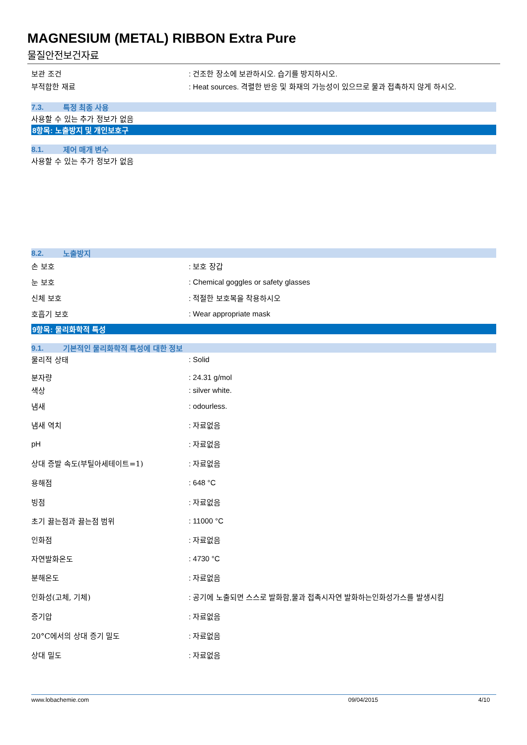MAGNESIUM (METAL) RIBBON Extra Pure
물질안전보건자료
보관 조건
: 건조한 장소에 보관하시오. 습기를 방지하시오.
부적합한 재료
: Heat sources. 격렬한 반응 및 화재의 가능성이 있으므로 물과 접촉하지 않게 하시오.
7.3. 특정 최종 사용
사용할 수 있는 추가 정보가 없음
8항목: 노출방지 및 개인보호구
8.1. 제어 매개 변수
사용할 수 있는 추가 정보가 없음
8.2. 노출방지
손 보호 : 보호 장갑
눈 보호
: Chemical goggles or safety glasses
신체 보호 : 적절한 보호복을 착용하시오
호흡기 보호 : Wear appropriate mask
9항목: 물리화학적 특성
9.1. 기본적인 물리화학적 특성에 대한 정보
물리적 상태 : Solid
분자량 : 24.31 g/mol
색상 : silver white.
냄새 : odourless.
냄새 역치 : 자료없음
pH : 자료없음
상대 증발 속도(부틸아세테이트=1) : 자료없음
용해점 : 648 °C
빙점 : 자료없음
초기 끓는점과 끓는점 범위 : 11000 °C
인화점 : 자료없음
자연발화온도 : 4730 °C
분해온도 : 자료없음
인화성(고체, 기체)
: 공기에 노출되면 스스로 발화함,물과 접촉시자연 발화하는인화성가스를 발생시킴
증기압 : 자료없음
20°C에서의 상대 증기 밀도 : 자료없음
상대 밀도 : 자료없음
www.lobachemie.com 09/04/2015 4/10